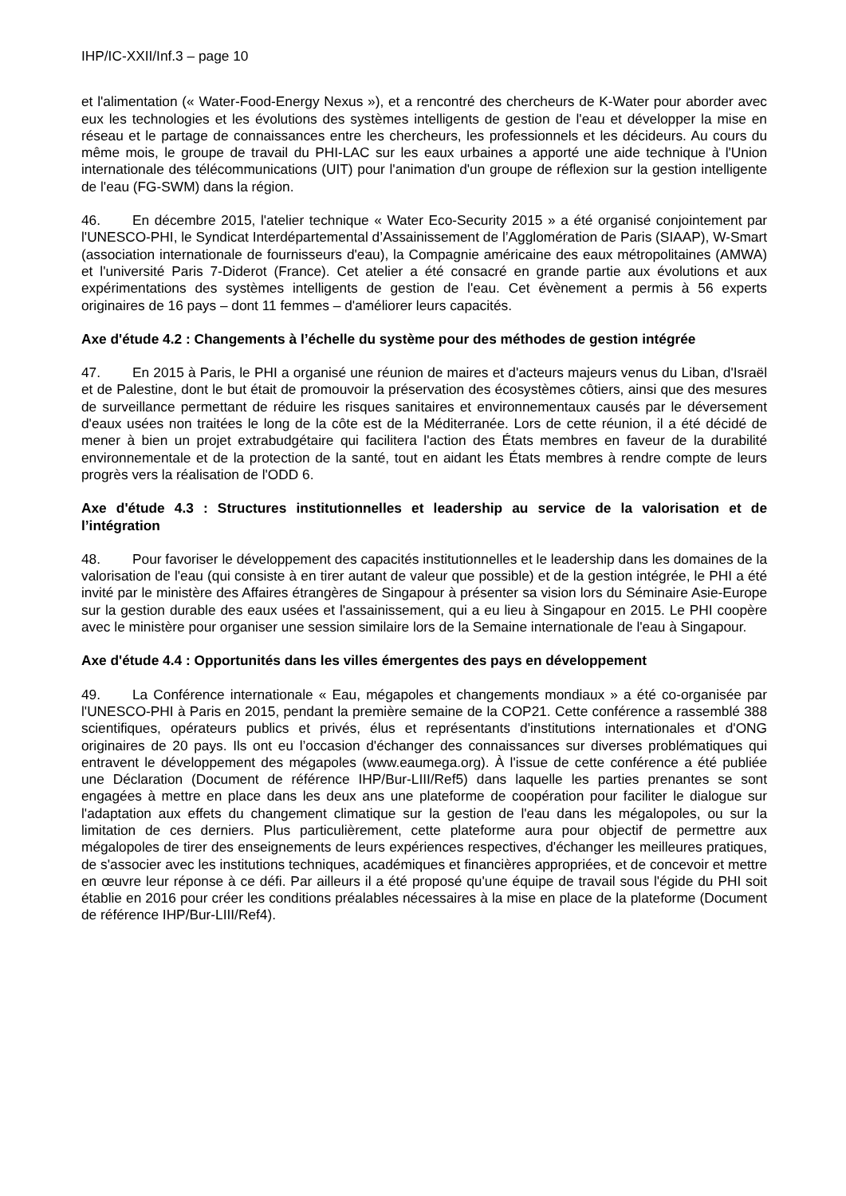IHP/IC-XXII/Inf.3 – page 10
et l'alimentation (« Water-Food-Energy Nexus »), et a rencontré des chercheurs de K-Water pour aborder avec eux les technologies et les évolutions des systèmes intelligents de gestion de l'eau et développer la mise en réseau et le partage de connaissances entre les chercheurs, les professionnels et les décideurs. Au cours du même mois, le groupe de travail du PHI-LAC sur les eaux urbaines a apporté une aide technique à l'Union internationale des télécommunications (UIT) pour l'animation d'un groupe de réflexion sur la gestion intelligente de l'eau (FG-SWM) dans la région.
46. En décembre 2015, l'atelier technique « Water Eco-Security 2015 » a été organisé conjointement par l'UNESCO-PHI, le Syndicat Interdépartemental d’Assainissement de l’Agglomération de Paris (SIAAP), W-Smart (association internationale de fournisseurs d'eau), la Compagnie américaine des eaux métropolitaines (AMWA) et l'université Paris 7-Diderot (France). Cet atelier a été consacré en grande partie aux évolutions et aux expérimentations des systèmes intelligents de gestion de l'eau. Cet évènement a permis à 56 experts originaires de 16 pays – dont 11 femmes – d'améliorer leurs capacités.
Axe d'étude 4.2 : Changements à l’échelle du système pour des méthodes de gestion intégrée
47. En 2015 à Paris, le PHI a organisé une réunion de maires et d'acteurs majeurs venus du Liban, d'Israël et de Palestine, dont le but était de promouvoir la préservation des écosystèmes côtiers, ainsi que des mesures de surveillance permettant de réduire les risques sanitaires et environnementaux causés par le déversement d'eaux usées non traitées le long de la côte est de la Méditerranée. Lors de cette réunion, il a été décidé de mener à bien un projet extrabudgétaire qui facilitera l'action des États membres en faveur de la durabilité environnementale et de la protection de la santé, tout en aidant les États membres à rendre compte de leurs progrès vers la réalisation de l'ODD 6.
Axe d'étude 4.3 : Structures institutionnelles et leadership au service de la valorisation et de l’intégration
48. Pour favoriser le développement des capacités institutionnelles et le leadership dans les domaines de la valorisation de l'eau (qui consiste à en tirer autant de valeur que possible) et de la gestion intégrée, le PHI a été invité par le ministère des Affaires étrangères de Singapour à présenter sa vision lors du Séminaire Asie-Europe sur la gestion durable des eaux usées et l'assainissement, qui a eu lieu à Singapour en 2015. Le PHI coopère avec le ministère pour organiser une session similaire lors de la Semaine internationale de l'eau à Singapour.
Axe d'étude 4.4 : Opportunités dans les villes émergentes des pays en développement
49. La Conférence internationale « Eau, mégapoles et changements mondiaux » a été co-organisée par l'UNESCO-PHI à Paris en 2015, pendant la première semaine de la COP21. Cette conférence a rassemblé 388 scientifiques, opérateurs publics et privés, élus et représentants d'institutions internationales et d'ONG originaires de 20 pays. Ils ont eu l’occasion d'échanger des connaissances sur diverses problématiques qui entravent le développement des mégapoles (www.eaumega.org). À l'issue de cette conférence a été publiée une Déclaration (Document de référence IHP/Bur-LIII/Ref5) dans laquelle les parties prenantes se sont engagées à mettre en place dans les deux ans une plateforme de coopération pour faciliter le dialogue sur l'adaptation aux effets du changement climatique sur la gestion de l'eau dans les mégalopoles, ou sur la limitation de ces derniers. Plus particulièrement, cette plateforme aura pour objectif de permettre aux mégalopoles de tirer des enseignements de leurs expériences respectives, d'échanger les meilleures pratiques, de s'associer avec les institutions techniques, académiques et financières appropriées, et de concevoir et mettre en œuvre leur réponse à ce défi. Par ailleurs il a été proposé qu'une équipe de travail sous l'égide du PHI soit établie en 2016 pour créer les conditions préalables nécessaires à la mise en place de la plateforme (Document de référence IHP/Bur-LIII/Ref4).